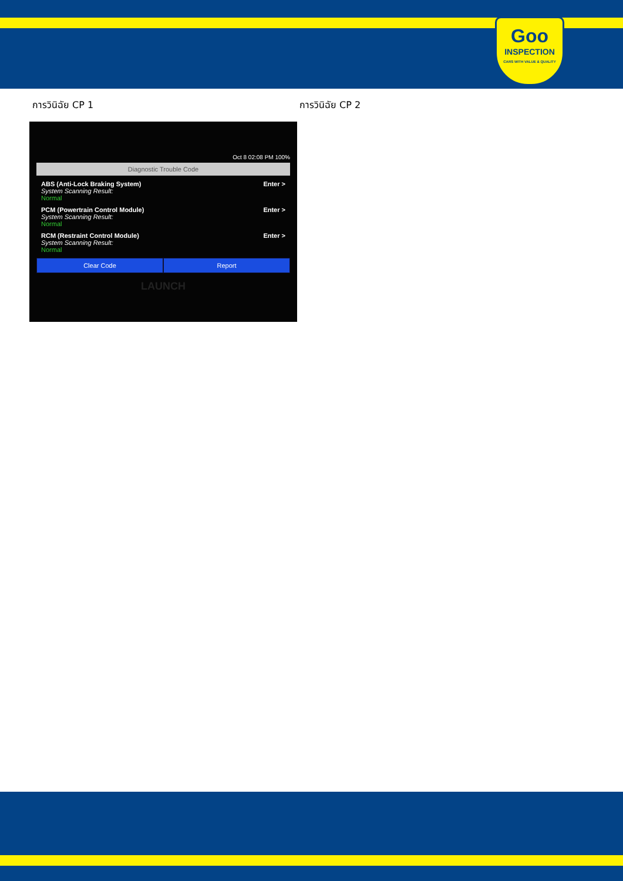Goo
INSPECTION
CARS WITH VALUE & QUALITY
การวินิฉัย CP 1 การวินิฉัย CP 2
Oct 8 02:08 PM 100%
Diagnostic Trouble Code
ABS (Anti-Lock Braking System)
System Scanning Result:
Normal
Enter >
PCM (Powertrain Control Module)
System Scanning Result:
Normal
Enter >
RCM (Restraint Control Module)
System Scanning Result:
Normal
Enter >
Clear Code Report
LAUNCH